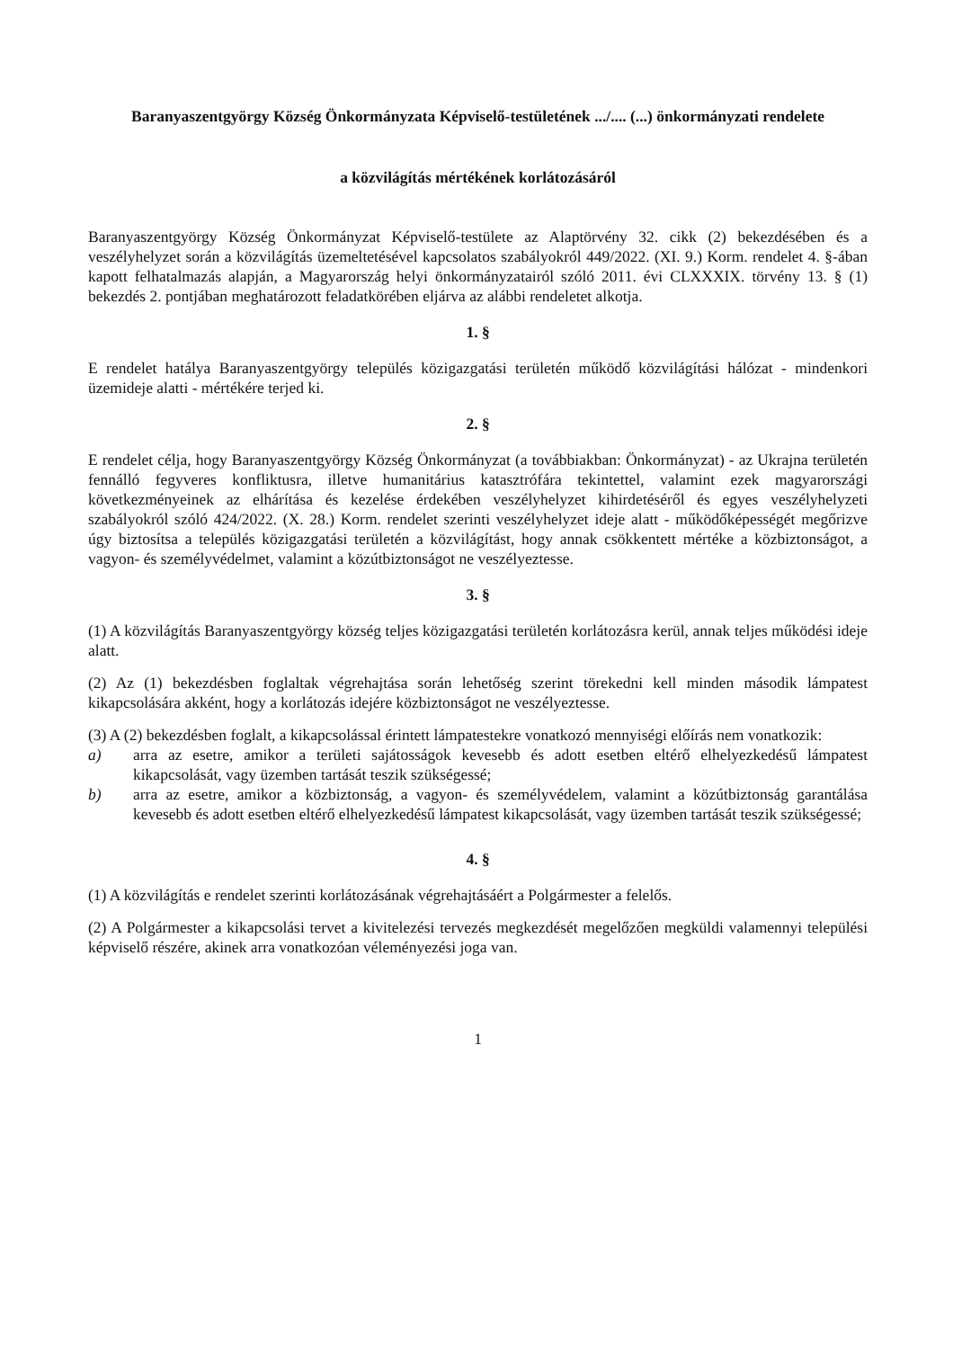Baranyaszentgyörgy Község Önkormányzata Képviselő-testületének .../.... (...) önkormányzati rendelete
a közvilágítás mértékének korlátozásáról
Baranyaszentgyörgy Község Önkormányzat Képviselő-testülete az Alaptörvény 32. cikk (2) bekezdésében és a veszélyhelyzet során a közvilágítás üzemeltetésével kapcsolatos szabályokról 449/2022. (XI. 9.) Korm. rendelet 4. §-ában kapott felhatalmazás alapján, a Magyarország helyi önkormányzatairól szóló 2011. évi CLXXXIX. törvény 13. § (1) bekezdés 2. pontjában meghatározott feladatkörében eljárva az alábbi rendeletet alkotja.
1. §
E rendelet hatálya Baranyaszentgyörgy település közigazgatási területén működő közvilágítási hálózat - mindenkori üzemideje alatti - mértékére terjed ki.
2. §
E rendelet célja, hogy Baranyaszentgyörgy Község Önkormányzat (a továbbiakban: Önkormányzat) - az Ukrajna területén fennálló fegyveres konfliktusra, illetve humanitárius katasztrófára tekintettel, valamint ezek magyarországi következményeinek az elhárítása és kezelése érdekében veszélyhelyzet kihirdetéséről és egyes veszélyhelyzeti szabályokról szóló 424/2022. (X. 28.) Korm. rendelet szerinti veszélyhelyzet ideje alatt - működőképességét megőrizve úgy biztosítsa a település közigazgatási területén a közvilágítást, hogy annak csökkentett mértéke a közbiztonságot, a vagyon- és személyvédelmet, valamint a közútbiztonságot ne veszélyeztesse.
3. §
(1) A közvilágítás Baranyaszentgyörgy község teljes közigazgatási területén korlátozásra kerül, annak teljes működési ideje alatt.
(2) Az (1) bekezdésben foglaltak végrehajtása során lehetőség szerint törekedni kell minden második lámpatest kikapcsolására akként, hogy a korlátozás idejére közbiztonságot ne veszélyeztesse.
(3) A (2) bekezdésben foglalt, a kikapcsolással érintett lámpatestekre vonatkozó mennyiségi előírás nem vonatkozik:
a) arra az esetre, amikor a területi sajátosságok kevesebb és adott esetben eltérő elhelyezkedésű lámpatest kikapcsolását, vagy üzemben tartását teszik szükségessé;
b) arra az esetre, amikor a közbiztonság, a vagyon- és személyvédelem, valamint a közútbiztonság garantálása kevesebb és adott esetben eltérő elhelyezkedésű lámpatest kikapcsolását, vagy üzemben tartását teszik szükségessé;
4. §
(1) A közvilágítás e rendelet szerinti korlátozásának végrehajtásáért a Polgármester a felelős.
(2) A Polgármester a kikapcsolási tervet a kivitelezési tervezés megkezdését megelőzően megküldi valamennyi települési képviselő részére, akinek arra vonatkozóan véleményezési joga van.
1